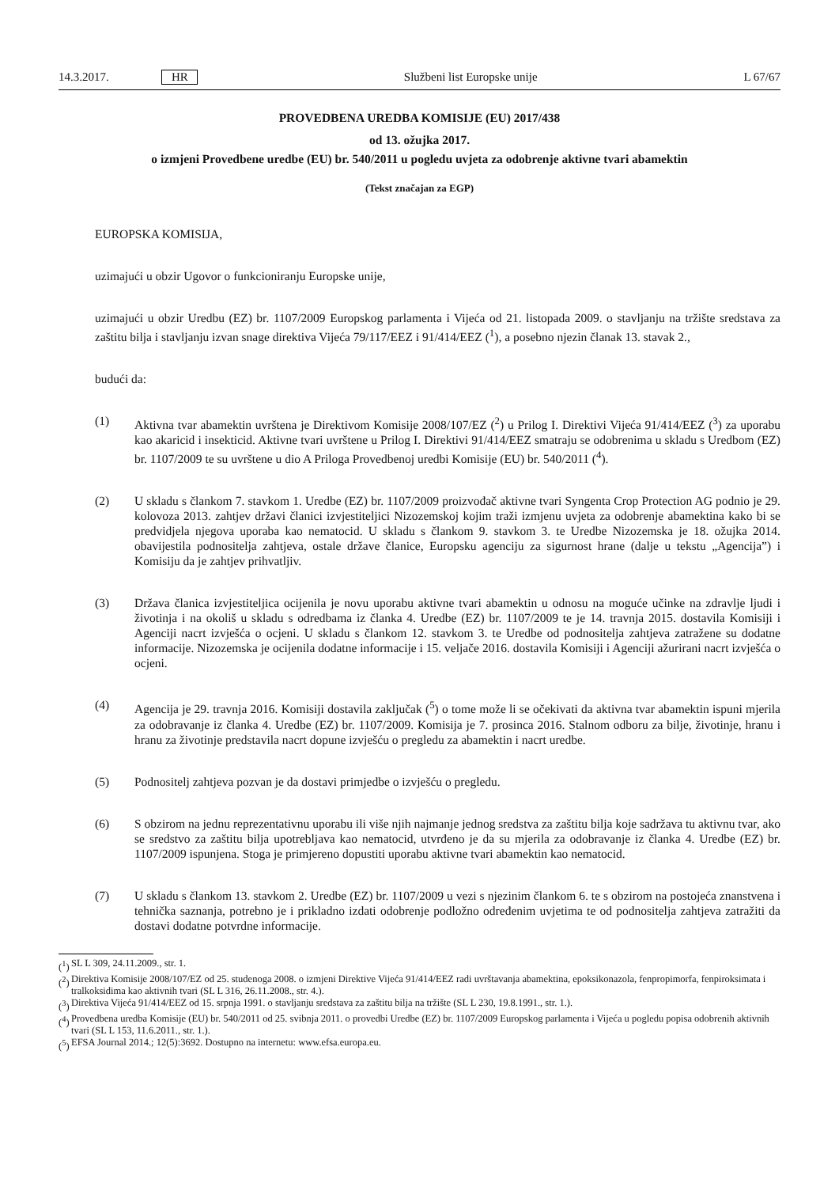14.3.2017. HR Službeni list Europske unije L 67/67
PROVEDBENA UREDBA KOMISIJE (EU) 2017/438
od 13. ožujka 2017.
o izmjeni Provedbene uredbe (EU) br. 540/2011 u pogledu uvjeta za odobrenje aktivne tvari abamektin
(Tekst značajan za EGP)
EUROPSKA KOMISIJA,
uzimajući u obzir Ugovor o funkcioniranju Europske unije,
uzimajući u obzir Uredbu (EZ) br. 1107/2009 Europskog parlamenta i Vijeća od 21. listopada 2009. o stavljanju na tržište sredstava za zaštitu bilja i stavljanju izvan snage direktiva Vijeća 79/117/EEZ i 91/414/EEZ (<sup>1</sup>), a posebno njezin članak 13. stavak 2.,
budući da:
(1) Aktivna tvar abamektin uvrštena je Direktivom Komisije 2008/107/EZ (<sup>2</sup>) u Prilog I. Direktivi Vijeća 91/414/EEZ (<sup>3</sup>) za uporabu kao akaricid i insekticid. Aktivne tvari uvrštene u Prilog I. Direktivi 91/414/EEZ smatraju se odobrenima u skladu s Uredbom (EZ) br. 1107/2009 te su uvrštene u dio A Priloga Provedbenoj uredbi Komisije (EU) br. 540/2011 (<sup>4</sup>).
(2) U skladu s člankom 7. stavkom 1. Uredbe (EZ) br. 1107/2009 proizvođač aktivne tvari Syngenta Crop Protection AG podnio je 29. kolovoza 2013. zahtjev državi članici izvjestiteljici Nizozemskoj kojim traži izmjenu uvjeta za odobrenje abamektina kako bi se predvidjela njegova uporaba kao nematocid. U skladu s člankom 9. stavkom 3. te Uredbe Nizozemska je 18. ožujka 2014. obavijestila podnositelja zahtjeva, ostale države članice, Europsku agenciju za sigurnost hrane (dalje u tekstu „Agencija”) i Komisiju da je zahtjev prihvatljiv.
(3) Država članica izvjestiteljica ocijenila je novu uporabu aktivne tvari abamektin u odnosu na moguće učinke na zdravlje ljudi i životinja i na okoliš u skladu s odredbama iz članka 4. Uredbe (EZ) br. 1107/2009 te je 14. travnja 2015. dostavila Komisiji i Agenciji nacrt izvješća o ocjeni. U skladu s člankom 12. stavkom 3. te Uredbe od podnositelja zahtjeva zatražene su dodatne informacije. Nizozemska je ocijenila dodatne informacije i 15. veljače 2016. dostavila Komisiji i Agenciji ažurirani nacrt izvješća o ocjeni.
(4) Agencija je 29. travnja 2016. Komisiji dostavila zaključak (<sup>5</sup>) o tome može li se očekivati da aktivna tvar abamektin ispuni mjerila za odobravanje iz članka 4. Uredbe (EZ) br. 1107/2009. Komisija je 7. prosinca 2016. Stalnom odboru za bilje, životinje, hranu i hranu za životinje predstavila nacrt dopune izvješću o pregledu za abamektin i nacrt uredbe.
(5) Podnositelj zahtjeva pozvan je da dostavi primjedbe o izvješću o pregledu.
(6) S obzirom na jednu reprezentativnu uporabu ili više njih najmanje jednog sredstva za zaštitu bilja koje sadržava tu aktivnu tvar, ako se sredstvo za zaštitu bilja upotrebljava kao nematocid, utvrđeno je da su mjerila za odobravanje iz članka 4. Uredbe (EZ) br. 1107/2009 ispunjena. Stoga je primjereno dopustiti uporabu aktivne tvari abamektin kao nematocid.
(7) U skladu s člankom 13. stavkom 2. Uredbe (EZ) br. 1107/2009 u vezi s njezinim člankom 6. te s obzirom na postojeća znanstvena i tehnička saznanja, potrebno je i prikladno izdati odobrenje podložno određenim uvjetima te od podnositelja zahtjeva zatražiti da dostavi dodatne potvrdne informacije.
(<sup>1</sup>) SL L 309, 24.11.2009., str. 1.
(<sup>2</sup>) Direktiva Komisije 2008/107/EZ od 25. studenoga 2008. o izmjeni Direktive Vijeća 91/414/EEZ radi uvrštavanja abamektina, epoksikonazola, fenpropimorfa, fenpiroksimata i tralkoksidima kao aktivnih tvari (SL L 316, 26.11.2008., str. 4.).
(<sup>3</sup>) Direktiva Vijeća 91/414/EEZ od 15. srpnja 1991. o stavljanju sredstava za zaštitu bilja na tržište (SL L 230, 19.8.1991., str. 1.).
(<sup>4</sup>) Provedbena uredba Komisije (EU) br. 540/2011 od 25. svibnja 2011. o provedbi Uredbe (EZ) br. 1107/2009 Europskog parlamenta i Vijeća u pogledu popisa odobrenih aktivnih tvari (SL L 153, 11.6.2011., str. 1.).
(<sup>5</sup>) EFSA Journal 2014.; 12(5):3692. Dostupno na internetu: www.efsa.europa.eu.